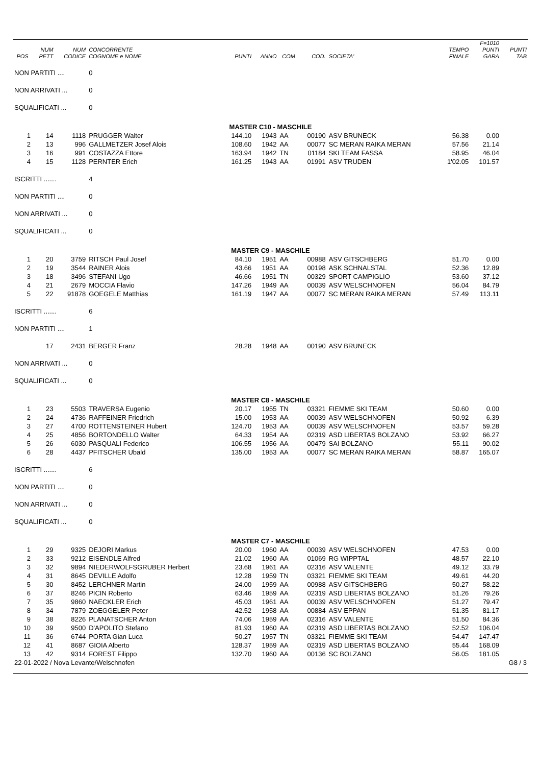| POS | NUM PETT | NUM CODICE | CONCORRENTE COGNOME e NOME | PUNTI | ANNO | COM | COD. | SOCIETA' | TEMPO FINALE | F=1010 PUNTI GARA | PUNTI TAB |
| --- | --- | --- | --- | --- | --- | --- | --- | --- | --- | --- | --- |
| NON PARTITI .... | | | 0 | | | | | | | | |
| NON ARRIVATI ... | | | 0 | | | | | | | | |
| SQUALIFICATI ... | | | 0 | | | | | | | | |
| MASTER C10 - MASCHILE | | | | | | | | | | | |
| 1 | 14 | 1118 | PRUGGER Walter | 144.10 | 1943 | AA | 00190 | ASV BRUNECK | 56.38 | 0.00 | |
| 2 | 13 | 996 | GALLMETZER Josef Alois | 108.60 | 1942 | AA | 00077 | SC MERAN RAIKA MERAN | 57.56 | 21.14 | |
| 3 | 16 | 991 | COSTAZZA Ettore | 163.94 | 1942 | TN | 01184 | SKI TEAM FASSA | 58.95 | 46.04 | |
| 4 | 15 | 1128 | PERNTER Erich | 161.25 | 1943 | AA | 01991 | ASV TRUDEN | 1'02.05 | 101.57 | |
| ISCRITTI ....... | | | 4 | | | | | | | | |
| NON PARTITI .... | | | 0 | | | | | | | | |
| NON ARRIVATI ... | | | 0 | | | | | | | | |
| SQUALIFICATI ... | | | 0 | | | | | | | | |
| MASTER C9 - MASCHILE | | | | | | | | | | | |
| 1 | 20 | 3759 | RITSCH Paul Josef | 84.10 | 1951 | AA | 00988 | ASV GITSCHBERG | 51.70 | 0.00 | |
| 2 | 19 | 3544 | RAINER Alois | 43.66 | 1951 | AA | 00198 | ASK SCHNALSTAL | 52.36 | 12.89 | |
| 3 | 18 | 3496 | STEFANI Ugo | 46.66 | 1951 | TN | 00329 | SPORT CAMPIGLIO | 53.60 | 37.12 | |
| 4 | 21 | 2679 | MOCCIA Flavio | 147.26 | 1949 | AA | 00039 | ASV WELSCHNOFEN | 56.04 | 84.79 | |
| 5 | 22 | 91878 | GOEGELE Matthias | 161.19 | 1947 | AA | 00077 | SC MERAN RAIKA MERAN | 57.49 | 113.11 | |
| ISCRITTI ....... | | | 6 | | | | | | | | |
| NON PARTITI .... | | | 1 | | | | | | | | |
| | 17 | 2431 | BERGER Franz | 28.28 | 1948 | AA | 00190 | ASV BRUNECK | | | |
| NON ARRIVATI ... | | | 0 | | | | | | | | |
| SQUALIFICATI ... | | | 0 | | | | | | | | |
| MASTER C8 - MASCHILE | | | | | | | | | | | |
| 1 | 23 | 5503 | TRAVERSA Eugenio | 20.17 | 1955 | TN | 03321 | FIEMME SKI TEAM | 50.60 | 0.00 | |
| 2 | 24 | 4736 | RAFFEINER Friedrich | 15.00 | 1953 | AA | 00039 | ASV WELSCHNOFEN | 50.92 | 6.39 | |
| 3 | 27 | 4700 | ROTTENSTEINER Hubert | 124.70 | 1953 | AA | 00039 | ASV WELSCHNOFEN | 53.57 | 59.28 | |
| 4 | 25 | 4856 | BORTONDELLO Walter | 64.33 | 1954 | AA | 02319 | ASD LIBERTAS BOLZANO | 53.92 | 66.27 | |
| 5 | 26 | 6030 | PASQUALI Federico | 106.55 | 1956 | AA | 00479 | SAI BOLZANO | 55.11 | 90.02 | |
| 6 | 28 | 4437 | PFITSCHER Ubald | 135.00 | 1953 | AA | 00077 | SC MERAN RAIKA MERAN | 58.87 | 165.07 | |
| ISCRITTI ....... | | | 6 | | | | | | | | |
| NON PARTITI .... | | | 0 | | | | | | | | |
| NON ARRIVATI ... | | | 0 | | | | | | | | |
| SQUALIFICATI ... | | | 0 | | | | | | | | |
| MASTER C7 - MASCHILE | | | | | | | | | | | |
| 1 | 29 | 9325 | DEJORI Markus | 20.00 | 1960 | AA | 00039 | ASV WELSCHNOFEN | 47.53 | 0.00 | |
| 2 | 33 | 9212 | EISENDLE Alfred | 21.02 | 1960 | AA | 01069 | RG WIPPTAL | 48.57 | 22.10 | |
| 3 | 32 | 9894 | NIEDERWOLFSGRUBER Herbert | 23.68 | 1961 | AA | 02316 | ASV VALENTE | 49.12 | 33.79 | |
| 4 | 31 | 8645 | DEVILLE Adolfo | 12.28 | 1959 | TN | 03321 | FIEMME SKI TEAM | 49.61 | 44.20 | |
| 5 | 30 | 8452 | LERCHNER Martin | 24.00 | 1959 | AA | 00988 | ASV GITSCHBERG | 50.27 | 58.22 | |
| 6 | 37 | 8246 | PICIN Roberto | 63.46 | 1959 | AA | 02319 | ASD LIBERTAS BOLZANO | 51.26 | 79.26 | |
| 7 | 35 | 9860 | NAECKLER Erich | 45.03 | 1961 | AA | 00039 | ASV WELSCHNOFEN | 51.27 | 79.47 | |
| 8 | 34 | 7879 | ZOEGGELER Peter | 42.52 | 1958 | AA | 00884 | ASV EPPAN | 51.35 | 81.17 | |
| 9 | 38 | 8226 | PLANATSCHER Anton | 74.06 | 1959 | AA | 02316 | ASV VALENTE | 51.50 | 84.36 | |
| 10 | 39 | 9500 | D'APOLITO Stefano | 81.93 | 1960 | AA | 02319 | ASD LIBERTAS BOLZANO | 52.52 | 106.04 | |
| 11 | 36 | 6744 | PORTA Gian Luca | 50.27 | 1957 | TN | 03321 | FIEMME SKI TEAM | 54.47 | 147.47 | |
| 12 | 41 | 8687 | GIOIA Alberto | 128.37 | 1959 | AA | 02319 | ASD LIBERTAS BOLZANO | 55.44 | 168.09 | |
| 13 | 42 | 9314 | FOREST Filippo | 132.70 | 1960 | AA | 00136 | SC BOLZANO | 56.05 | 181.05 | |
| 22-01-2022 / Nova Levante/Welschnofen | | | | | | | | | | | G8 / 3 |